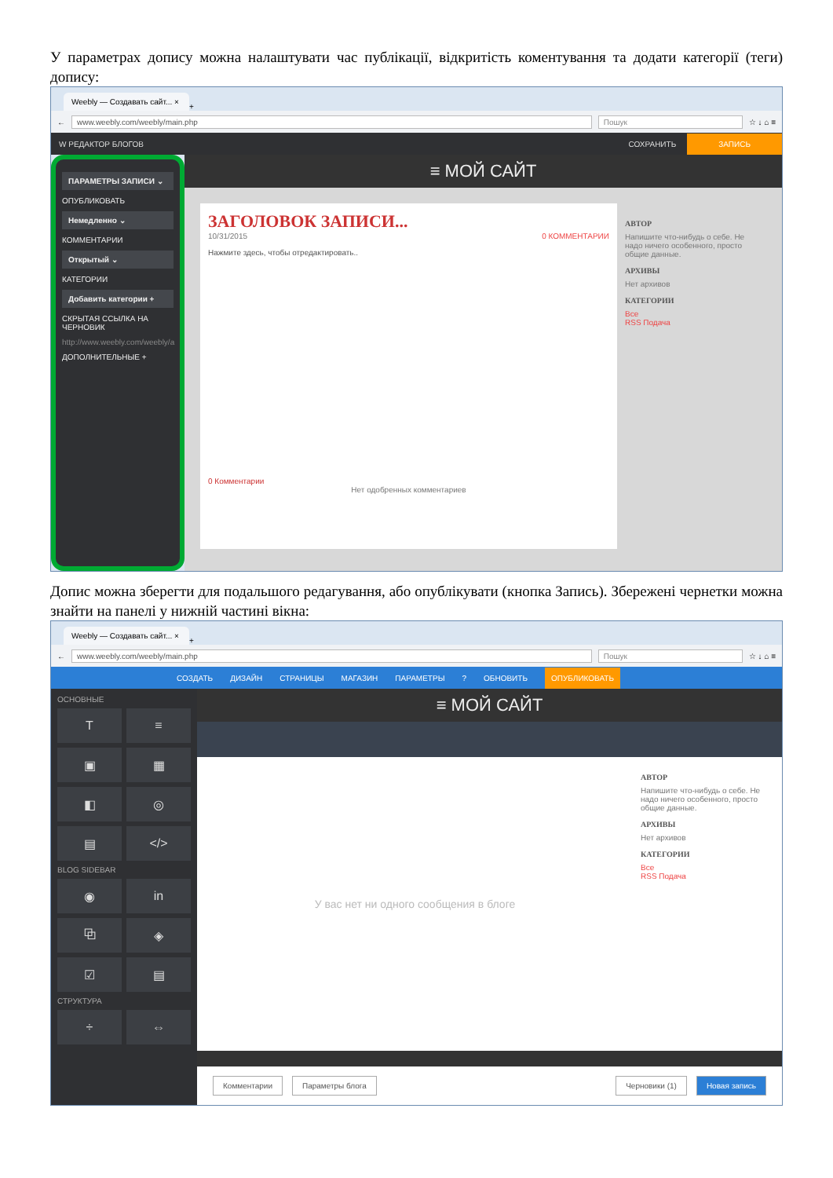У параметрах допису можна налаштувати час публікації, відкритість коментування та додати категорії (теги) допису:
Weebly — Создавать сайт... ×
+
←
www.weebly.com/weebly/main.php Пошук
☆ ↓ ⌂ ≡
W РЕДАКТОР БЛОГОВ СОХРАНИТЬ ЗАПИСЬ
ПАРАМЕТРЫ ЗАПИСИ ⌄
ОПУБЛИКОВАТЬ
Немедленно ⌄
КОММЕНТАРИИ
Открытый ⌄
КАТЕГОРИИ
Добавить категории +
СКРЫТАЯ ССЫЛКА НА ЧЕРНОВИК
http://www.weebly.com/weebly/a
ДОПОЛНИТЕЛЬНЫЕ +
≡ МОЙ САЙТ
ЗАГОЛОВОК ЗАПИСИ...
10/31/2015 0 КОММЕНТАРИИ
Нажмите здесь, чтобы отредактировать..
0 Комментарии
Нет одобренных комментариев
АВТОР
Напишите что-нибудь о себе. Не надо ничего особенного, просто общие данные.
АРХИВЫ
Нет архивов
КАТЕГОРИИ
Все
RSS Подача
Допис можна зберегти для подальшого редагування, або опублікувати (кнопка Запись). Збережені чернетки можна знайти на панелі у нижній частині вікна:
Weebly — Создавать сайт... ×
+
←
www.weebly.com/weebly/main.php Пошук
☆ ↓ ⌂ ≡
СОЗДАТЬ ДИЗАЙН СТРАНИЦЫ МАГАЗИН ПАРАМЕТРЫ? ОБНОВИТЬ ОПУБЛИКОВАТЬ
ОСНОВНЫЕ
T ≡ ▣ ▦ ◧ ◎ ▤ </>
BLOG SIDEBAR
◉ in ⧉ ◈ ☑ ▤
СТРУКТУРА
÷ ⇔
≡ МОЙ САЙТ
У вас нет ни одного сообщения в блоге
АВТОР
Напишите что-нибудь о себе. Не надо ничего особенного, просто общие данные.
АРХИВЫ
Нет архивов
КАТЕГОРИИ
Все
RSS Подача
Комментарии Параметры блога Черновики (1) Новая запись